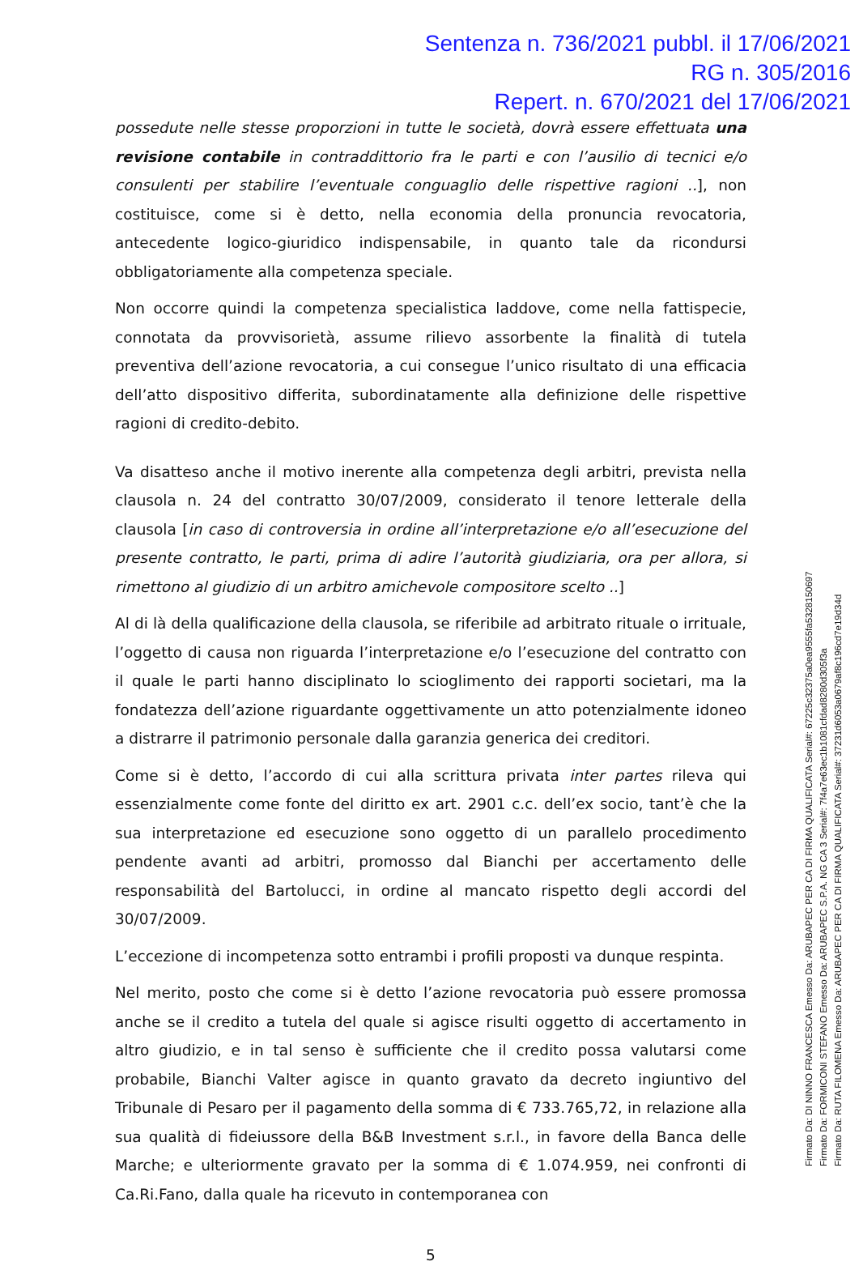Sentenza n. 736/2021 pubbl. il 17/06/2021
RG n. 305/2016
Repert. n. 670/2021 del 17/06/2021
possedute nelle stesse proporzioni in tutte le società, dovrà essere effettuata una revisione contabile in contraddittorio fra le parti e con l’ausilio di tecnici e/o consulenti per stabilire l’eventuale conguaglio delle rispettive ragioni ..], non costituisce, come si è detto, nella economia della pronuncia revocatoria, antecedente logico-giuridico indispensabile, in quanto tale da ricondursi obbligatoriamente alla competenza speciale.
Non occorre quindi la competenza specialistica laddove, come nella fattispecie, connotata da provvisorietà, assume rilievo assorbente la finalità di tutela preventiva dell’azione revocatoria, a cui consegue l’unico risultato di una efficacia dell’atto dispositivo differita, subordinatamente alla definizione delle rispettive ragioni di credito-debito.
Va disatteso anche il motivo inerente alla competenza degli arbitri, prevista nella clausola n. 24 del contratto 30/07/2009, considerato il tenore letterale della clausola [in caso di controversia in ordine all’interpretazione e/o all’esecuzione del presente contratto, le parti, prima di adire l’autorità giudiziaria, ora per allora, si rimettono al giudizio di un arbitro amichevole compositore scelto ..]
Al di là della qualificazione della clausola, se riferibile ad arbitrato rituale o irrituale, l’oggetto di causa non riguarda l’interpretazione e/o l’esecuzione del contratto con il quale le parti hanno disciplinato lo scioglimento dei rapporti societari, ma la fondatezza dell’azione riguardante oggettivamente un atto potenzialmente idoneo a distrarre il patrimonio personale dalla garanzia generica dei creditori.
Come si è detto, l’accordo di cui alla scrittura privata inter partes rileva qui essenzialmente come fonte del diritto ex art. 2901 c.c. dell’ex socio, tant’è che la sua interpretazione ed esecuzione sono oggetto di un parallelo procedimento pendente avanti ad arbitri, promosso dal Bianchi per accertamento delle responsabilità del Bartolucci, in ordine al mancato rispetto degli accordi del 30/07/2009.
L’eccezione di incompetenza sotto entrambi i profili proposti va dunque respinta.
Nel merito, posto che come si è detto l’azione revocatoria può essere promossa anche se il credito a tutela del quale si agisce risulti oggetto di accertamento in altro giudizio, e in tal senso è sufficiente che il credito possa valutarsi come probabile, Bianchi Valter agisce in quanto gravato da decreto ingiuntivo del Tribunale di Pesaro per il pagamento della somma di € 733.765,72, in relazione alla sua qualità di fideiussore della B&B Investment s.r.l., in favore della Banca delle Marche; e ulteriormente gravato per la somma di € 1.074.959, nei confronti di Ca.Ri.Fano, dalla quale ha ricevuto in contemporanea con
5
Firmato Da: DI NINNO FRANCESCA Emesso Da: ARUBAPEC PER CA DI FIRMA QUALIFICATA Serial#: 67225c32375a0ea9555fa5328150697
Firmato Da: FORMICONI STEFANO Emesso Da: ARUBAPEC S.P.A. NG CA 3 Serial#: 7f4a7e63ec1b1081cfdad8280d305f3a
Firmato Da: RUTA FILOMENA Emesso Da: ARUBAPEC PER CA DI FIRMA QUALIFICATA Serial#: 37231d6053a0679af8c196cd7e19d34d